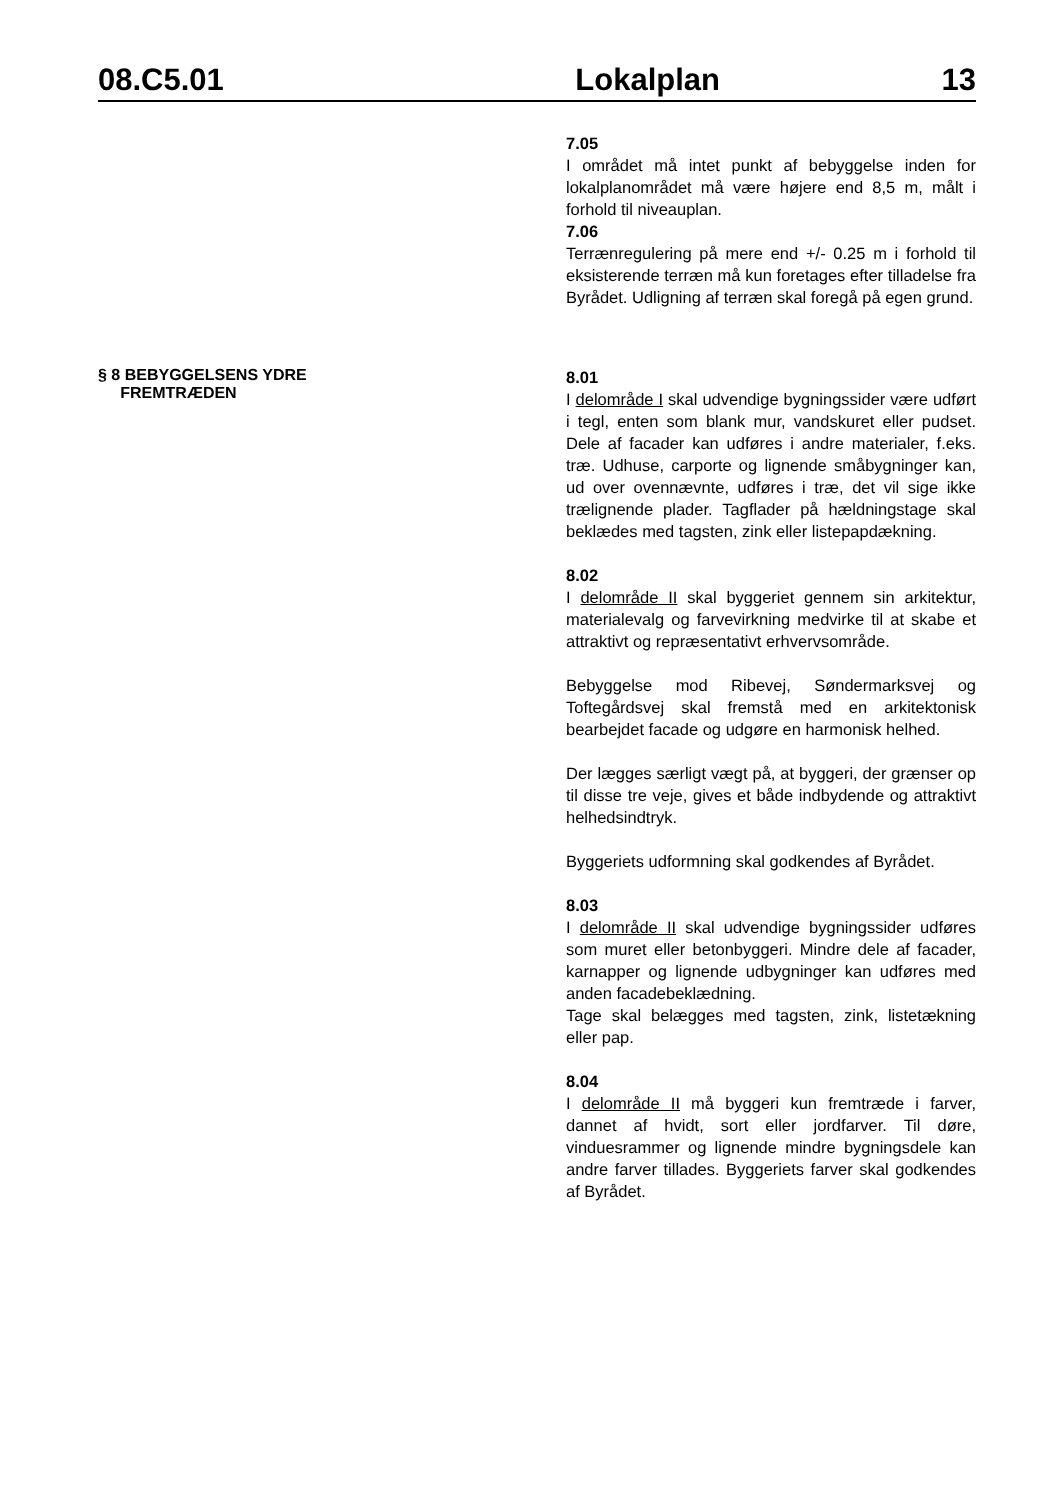08.C5.01 Lokalplan 13
7.05
I området må intet punkt af bebyggelse inden for lokalplanområdet må være højere end 8,5 m, målt i forhold til niveauplan.
7.06
Terrænregulering på mere end +/- 0.25 m i forhold til eksisterende terræn må kun foretages efter tilladelse fra Byrådet. Udligning af terræn skal foregå på egen grund.
§ 8 BEBYGGELSENS YDRE
FREMTRÆDEN
8.01
I delområde I skal udvendige bygningssider være udført i tegl, enten som blank mur, vandskuret eller pudset. Dele af facader kan udføres i andre materialer, f.eks. træ. Udhuse, carporte og lignende småbygninger kan, ud over ovennævnte, udføres i træ, det vil sige ikke trælignende plader. Tagflader på hældningstage skal beklædes med tagsten, zink eller listepapdækning.
8.02
I delområde II skal byggeriet gennem sin arkitektur, materialevalg og farvevirkning medvirke til at skabe et attraktivt og repræsentativt erhvervsområde.
Bebyggelse mod Ribevej, Søndermarksvej og Toftegårdsvej skal fremstå med en arkitektonisk bearbejdet facade og udgøre en harmonisk helhed.
Der lægges særligt vægt på, at byggeri, der grænser op til disse tre veje, gives et både indbydende og attraktivt helhedsindtryk.
Byggeriets udformning skal godkendes af Byrådet.
8.03
I delområde II skal udvendige bygningssider udføres som muret eller betonbyggeri. Mindre dele af facader, karnapper og lignende udbygninger kan udføres med anden facadebeklædning.
Tage skal belægges med tagsten, zink, listetækning eller pap.
8.04
I delområde II må byggeri kun fremtræde i farver, dannet af hvidt, sort eller jordfarver. Til døre, vinduesrammer og lignende mindre bygningsdele kan andre farver tillades. Byggeriets farver skal godkendes af Byrådet.